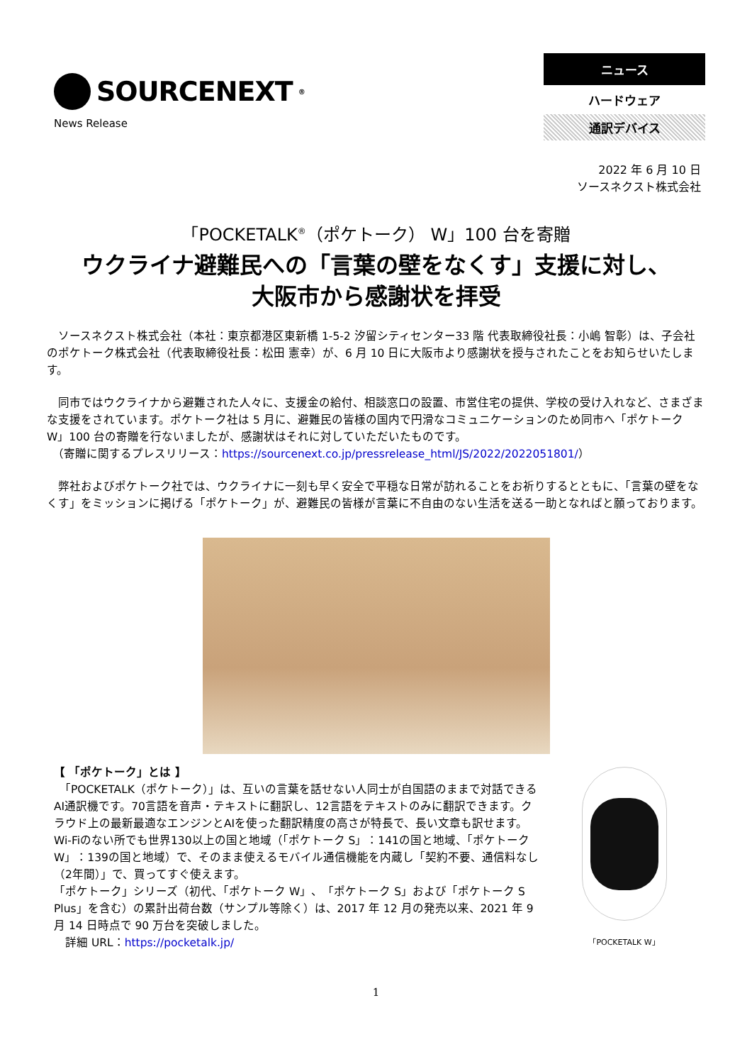SOURCENEXT<sup>®</sup>
News Release
ニュース
ハードウェア
通訳デバイス
2022 年 6 月 10 日
ソースネクスト株式会社
「POCKETALK<sup>®</sup>（ポケトーク） W」100 台を寄贈
ウクライナ避難民への「言葉の壁をなくす」支援に対し、
大阪市から感謝状を拝受
　ソースネクスト株式会社（本社：東京都港区東新橋 1-5-2 汐留シティセンター33 階 代表取締役社長：小嶋 智彰）は、子会社のポケトーク株式会社（代表取締役社長：松田 憲幸）が、6 月 10 日に大阪市より感謝状を授与されたことをお知らせいたします。
　同市ではウクライナから避難された人々に、支援金の給付、相談窓口の設置、市営住宅の提供、学校の受け入れなど、さまざまな支援をされています。ポケトーク社は 5 月に、避難民の皆様の国内で円滑なコミュニケーションのため同市へ「ポケトーク W」100 台の寄贈を行ないましたが、感謝状はそれに対していただいたものです。
　（寄贈に関するプレスリリース：https://sourcenext.co.jp/pressrelease_html/JS/2022/2022051801/）
　弊社およびポケトーク社では、ウクライナに一刻も早く安全で平穏な日常が訪れることをお祈りするとともに、「言葉の壁をなくす」をミッションに掲げる「ポケトーク」が、避難民の皆様が言葉に不自由のない生活を送る一助となればと願っております。
【 「ポケトーク」とは 】
　「POCKETALK（ポケトーク）」は、互いの言葉を話せない人同士が自国語のままで対話できるAI通訳機です。70言語を音声・テキストに翻訳し、12言語をテキストのみに翻訳できます。クラウド上の最新最適なエンジンとAIを使った翻訳精度の高さが特長で、長い文章も訳せます。Wi-Fiのない所でも世界130以上の国と地域（「ポケトーク S」：141の国と地域、「ポケトーク W」：139の国と地域）で、そのまま使えるモバイル通信機能を内蔵し「契約不要、通信料なし（2年間）」で、買ってすぐ使えます。
「ポケトーク」シリーズ（初代、「ポケトーク W」、「ポケトーク S」および「ポケトーク S Plus」を含む）の累計出荷台数（サンプル等除く）は、2017 年 12 月の発売以来、2021 年 9 月 14 日時点で 90 万台を突破しました。
　詳細 URL：https://pocketalk.jp/
「POCKETALK W」
1